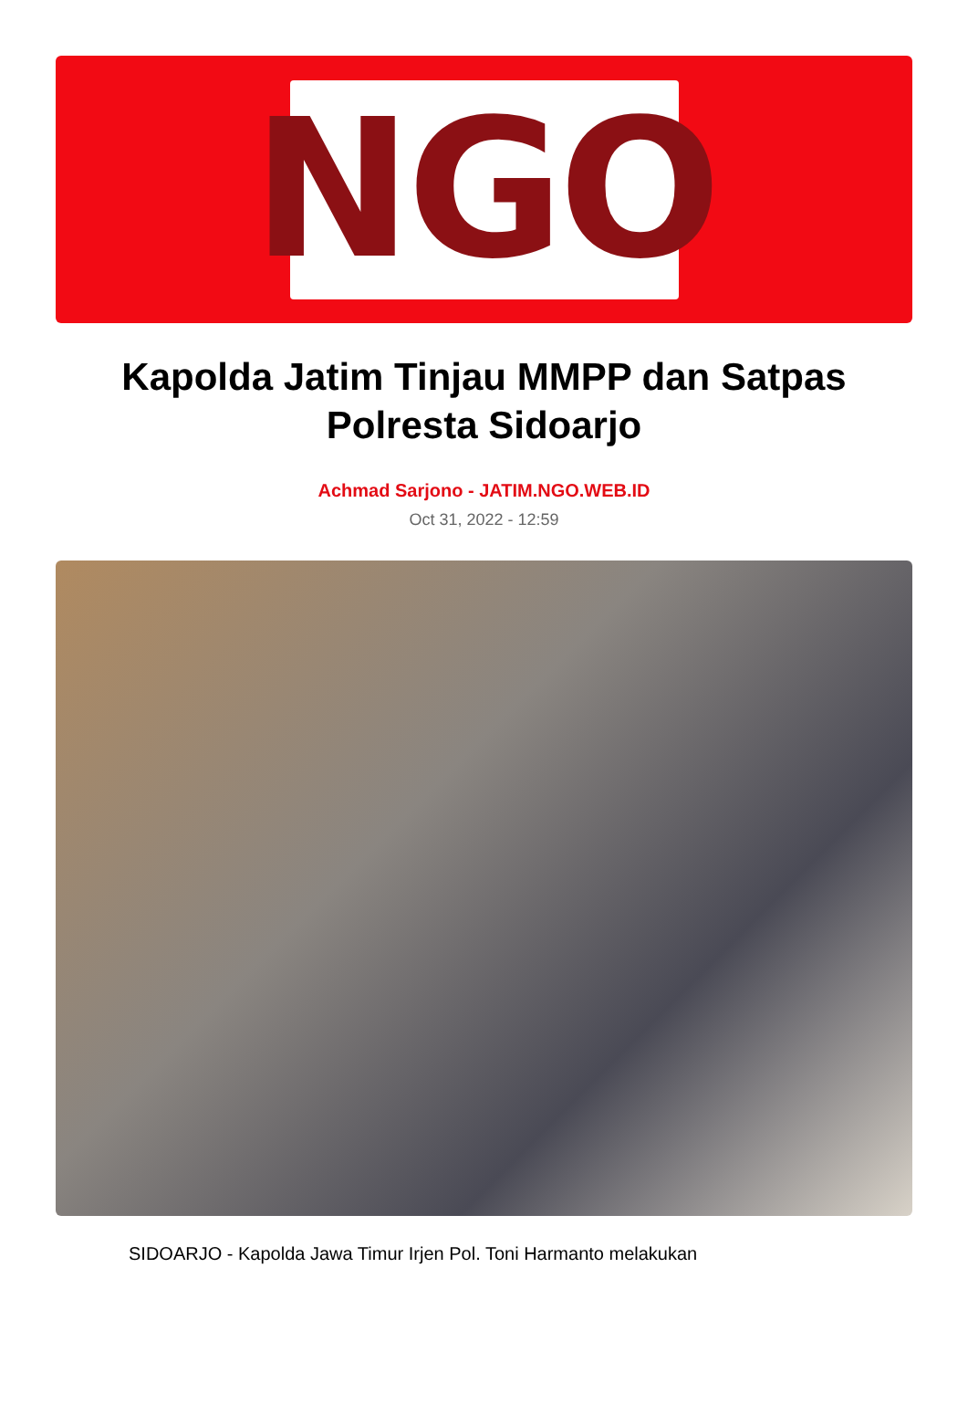NGO
Kapolda Jatim Tinjau MMPP dan Satpas Polresta Sidoarjo
Achmad Sarjono - JATIM.NGO.WEB.ID
Oct 31, 2022 - 12:59
SIDOARJO - Kapolda Jawa Timur Irjen Pol. Toni Harmanto melakukan